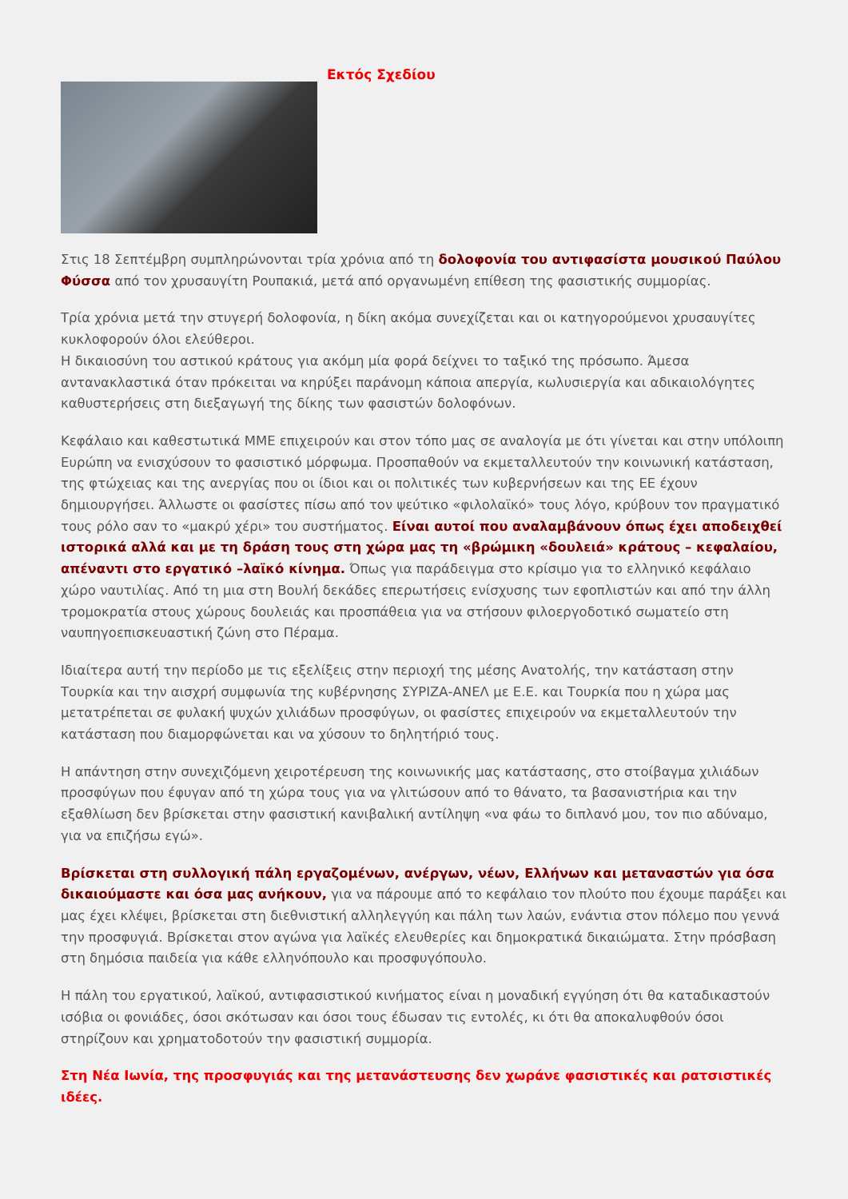Εκτός Σχεδίου
Στις 18 Σεπτέμβρη συμπληρώνονται τρία χρόνια από τη δολοφονία του αντιφασίστα μουσικού Παύλου Φύσσα από τον χρυσαυγίτη Ρουπακιά, μετά από οργανωμένη επίθεση της φασιστικής συμμορίας.
Τρία χρόνια μετά την στυγερή δολοφονία, η δίκη ακόμα συνεχίζεται και οι κατηγορούμενοι χρυσαυγίτες κυκλοφορούν όλοι ελεύθεροι.
Η δικαιοσύνη του αστικού κράτους για ακόμη μία φορά δείχνει το ταξικό της πρόσωπο. Άμεσα αντανακλαστικά όταν πρόκειται να κηρύξει παράνομη κάποια απεργία, κωλυσιεργία και αδικαιολόγητες καθυστερήσεις στη διεξαγωγή της δίκης των φασιστών δολοφόνων.
Κεφάλαιο και καθεστωτικά ΜΜΕ επιχειρούν και στον τόπο μας σε αναλογία με ότι γίνεται και στην υπόλοιπη Ευρώπη να ενισχύσουν το φασιστικό μόρφωμα. Προσπαθούν να εκμεταλλευτούν την κοινωνική κατάσταση, της φτώχειας και της ανεργίας που οι ίδιοι και οι πολιτικές των κυβερνήσεων και της ΕΕ έχουν δημιουργήσει. Άλλωστε οι φασίστες πίσω από τον ψεύτικο «φιλολαϊκό» τους λόγο, κρύβουν τον πραγματικό τους ρόλο σαν το «μακρύ χέρι» του συστήματος. Είναι αυτοί που αναλαμβάνουν όπως έχει αποδειχθεί ιστορικά αλλά και με τη δράση τους στη χώρα μας τη «βρώμικη «δουλειά» κράτους – κεφαλαίου, απέναντι στο εργατικό –λαϊκό κίνημα. Όπως για παράδειγμα στο κρίσιμο για το ελληνικό κεφάλαιο χώρο ναυτιλίας. Από τη μια στη Βουλή δεκάδες επερωτήσεις ενίσχυσης των εφοπλιστών και από την άλλη τρομοκρατία στους χώρους δουλειάς και προσπάθεια για να στήσουν φιλοεργοδοτικό σωματείο στη ναυπηγοεπισκευαστική ζώνη στο Πέραμα.
Ιδιαίτερα αυτή την περίοδο με τις εξελίξεις στην περιοχή της μέσης Ανατολής, την κατάσταση στην Τουρκία και την αισχρή συμφωνία της κυβέρνησης ΣΥΡΙΖΑ-ΑΝΕΛ με Ε.Ε. και Τουρκία που η χώρα μας μετατρέπεται σε φυλακή ψυχών χιλιάδων προσφύγων, οι φασίστες επιχειρούν να εκμεταλλευτούν την κατάσταση που διαμορφώνεται και να χύσουν το δηλητήριό τους.
Η απάντηση στην συνεχιζόμενη χειροτέρευση της κοινωνικής μας κατάστασης, στο στοίβαγμα χιλιάδων προσφύγων που έφυγαν από τη χώρα τους για να γλιτώσουν από το θάνατο, τα βασανιστήρια και την εξαθλίωση δεν βρίσκεται στην φασιστική κανιβαλική αντίληψη «να φάω το διπλανό μου, τον πιο αδύναμο, για να επιζήσω εγώ».
Βρίσκεται στη συλλογική πάλη εργαζομένων, ανέργων, νέων, Ελλήνων και μεταναστών για όσα δικαιούμαστε και όσα μας ανήκουν, για να πάρουμε από το κεφάλαιο τον πλούτο που έχουμε παράξει και μας έχει κλέψει, βρίσκεται στη διεθνιστική αλληλεγγύη και πάλη των λαών, ενάντια στον πόλεμο που γεννά την προσφυγιά. Βρίσκεται στον αγώνα για λαϊκές ελευθερίες και δημοκρατικά δικαιώματα. Στην πρόσβαση στη δημόσια παιδεία για κάθε ελληνόπουλο και προσφυγόπουλο.
Η πάλη του εργατικού, λαϊκού, αντιφασιστικού κινήματος είναι η μοναδική εγγύηση ότι θα καταδικαστούν ισόβια οι φονιάδες, όσοι σκότωσαν και όσοι τους έδωσαν τις εντολές, κι ότι θα αποκαλυφθούν όσοι στηρίζουν και χρηματοδοτούν την φασιστική συμμορία.
Στη Νέα Ιωνία, της προσφυγιάς και της μετανάστευσης δεν χωράνε φασιστικές και ρατσιστικές ιδέες.